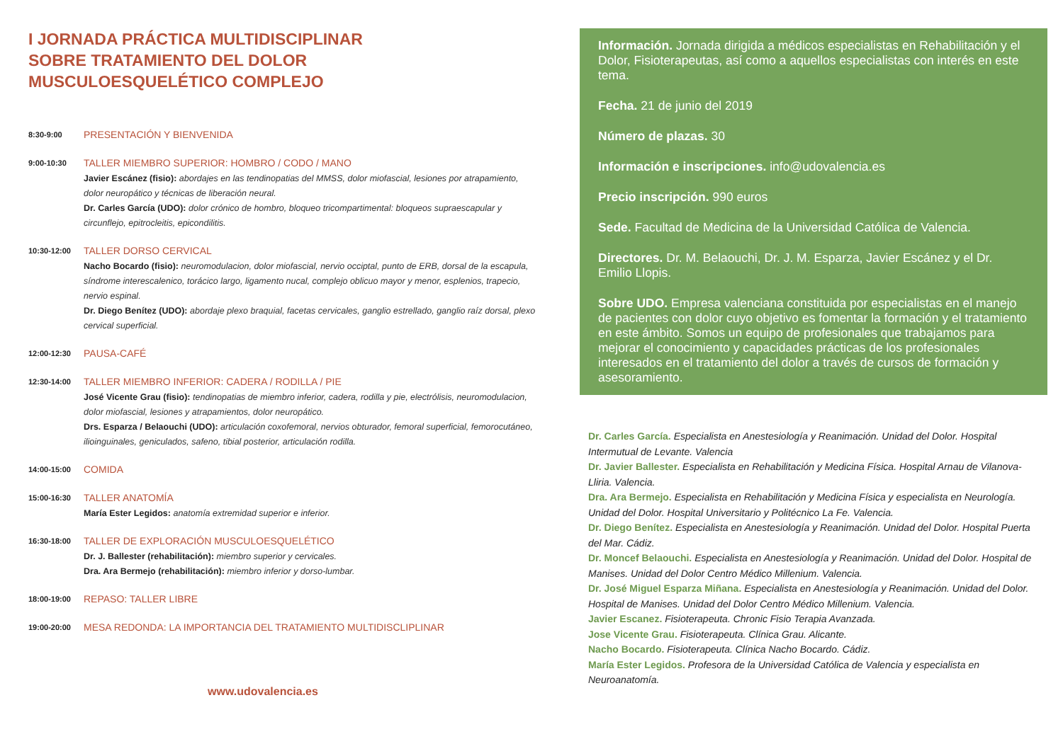I JORNADA PRÁCTICA MULTIDISCIPLINAR
SOBRE TRATAMIENTO DEL DOLOR
MUSCULOESQUELÉTICO COMPLEJO
8:30-9:00
PRESENTACIÓN Y BIENVENIDA
9:00-10:30
TALLER MIEMBRO SUPERIOR: HOMBRO / CODO / MANO
Javier Escánez (fisio): abordajes en las tendinopatias del MMSS, dolor miofascial, lesiones por atrapamiento, dolor neuropático y técnicas de liberación neural.
Dr. Carles García (UDO): dolor crónico de hombro, bloqueo tricompartimental: bloqueos supraescapular y circunflejo, epitrocleitis, epicondilitis.
10:30-12:00
TALLER DORSO CERVICAL
Nacho Bocardo (fisio): neuromodulacion, dolor miofascial, nervio occiptal, punto de ERB, dorsal de la escapula, síndrome interescalenico, torácico largo, ligamento nucal, complejo oblicuo mayor y menor, esplenios, trapecio, nervio espinal.
Dr. Diego Benítez (UDO): abordaje plexo braquial, facetas cervicales, ganglio estrellado, ganglio raíz dorsal, plexo cervical superficial.
12:00-12:30
PAUSA-CAFÉ
12:30-14:00
TALLER MIEMBRO INFERIOR: CADERA / RODILLA / PIE
José Vicente Grau (fisio): tendinopatias de miembro inferior, cadera, rodilla y pie, electrólisis, neuromodulacion, dolor miofascial, lesiones y atrapamientos, dolor neuropático.
Drs. Esparza / Belaouchi (UDO): articulación coxofemoral, nervios obturador, femoral superficial, femorocutáneo, ilioinguinales, geniculados, safeno, tibial posterior, articulación rodilla.
14:00-15:00
COMIDA
15:00-16:30
TALLER ANATOMÍA
María Ester Legidos: anatomía extremidad superior e inferior.
16:30-18:00
TALLER DE EXPLORACIÓN MUSCULOESQUELÉTICO
Dr. J. Ballester (rehabilitación): miembro superior y cervicales.
Dra. Ara Bermejo (rehabilitación): miembro inferior y dorso-lumbar.
18:00-19:00
REPASO: TALLER LIBRE
19:00-20:00
MESA REDONDA: LA IMPORTANCIA DEL TRATAMIENTO MULTIDISCLIPLINAR
www.udovalencia.es
Información. Jornada dirigida a médicos especialistas en Rehabilitación y el Dolor, Fisioterapeutas, así como a aquellos especialistas con interés en este tema.
Fecha. 21 de junio del 2019
Número de plazas. 30
Información e inscripciones. info@udovalencia.es
Precio inscripción. 990 euros
Sede. Facultad de Medicina de la Universidad Católica de Valencia.
Directores. Dr. M. Belaouchi, Dr. J. M. Esparza, Javier Escánez y el Dr. Emilio Llopis.
Sobre UDO. Empresa valenciana constituida por especialistas en el manejo de pacientes con dolor cuyo objetivo es fomentar la formación y el tratamiento en este ámbito. Somos un equipo de profesionales que trabajamos para mejorar el conocimiento y capacidades prácticas de los profesionales interesados en el tratamiento del dolor a través de cursos de formación y asesoramiento.
Dr. Carles García. Especialista en Anestesiología y Reanimación. Unidad del Dolor. Hospital Intermutual de Levante. Valencia
Dr. Javier Ballester. Especialista en Rehabilitación y Medicina Física. Hospital Arnau de Vilanova-Lliria. Valencia.
Dra. Ara Bermejo. Especialista en Rehabilitación y Medicina Física y especialista en Neurología. Unidad del Dolor. Hospital Universitario y Politécnico La Fe. Valencia.
Dr. Diego Benítez. Especialista en Anestesiología y Reanimación. Unidad del Dolor. Hospital Puerta del Mar. Cádiz.
Dr. Moncef Belaouchi. Especialista en Anestesiología y Reanimación. Unidad del Dolor. Hospital de Manises. Unidad del Dolor Centro Médico Millenium. Valencia.
Dr. José Miguel Esparza Miñana. Especialista en Anestesiología y Reanimación. Unidad del Dolor. Hospital de Manises. Unidad del Dolor Centro Médico Millenium. Valencia.
Javier Escanez. Fisioterapeuta. Chronic Fisio Terapia Avanzada.
Jose Vicente Grau. Fisioterapeuta. Clínica Grau. Alicante.
Nacho Bocardo. Fisioterapeuta. Clínica Nacho Bocardo. Cádiz.
María Ester Legidos. Profesora de la Universidad Católica de Valencia y especialista en Neuroanatomía.